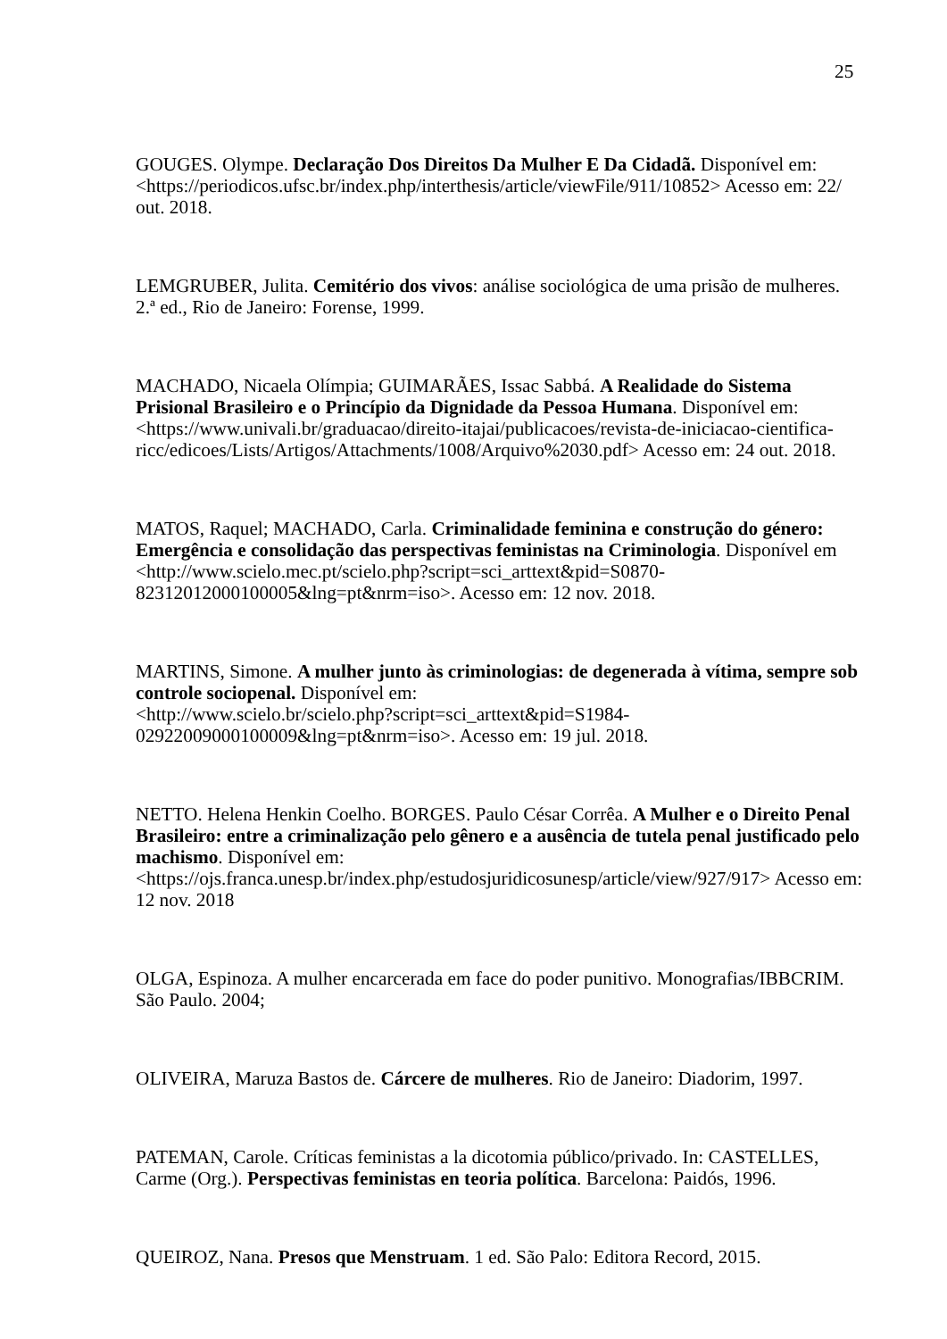25
GOUGES. Olympe. Declaração Dos Direitos Da Mulher E Da Cidadã. Disponível em: <https://periodicos.ufsc.br/index.php/interthesis/article/viewFile/911/10852> Acesso em: 22/ out. 2018.
LEMGRUBER, Julita. Cemitério dos vivos: análise sociológica de uma prisão de mulheres. 2.ª ed., Rio de Janeiro: Forense, 1999.
MACHADO, Nicaela Olímpia; GUIMARÃES, Issac Sabbá. A Realidade do Sistema Prisional Brasileiro e o Princípio da Dignidade da Pessoa Humana. Disponível em: <https://www.univali.br/graduacao/direito-itajai/publicacoes/revista-de-iniciacao-cientifica-ricc/edicoes/Lists/Artigos/Attachments/1008/Arquivo%2030.pdf> Acesso em: 24 out. 2018.
MATOS, Raquel; MACHADO, Carla. Criminalidade feminina e construção do género: Emergência e consolidação das perspectivas feministas na Criminologia. Disponível em <http://www.scielo.mec.pt/scielo.php?script=sci_arttext&pid=S0870-82312012000100005&lng=pt&nrm=iso>. Acesso em: 12 nov. 2018.
MARTINS, Simone. A mulher junto às criminologias: de degenerada à vítima, sempre sob controle sociopenal. Disponível em:
<http://www.scielo.br/scielo.php?script=sci_arttext&pid=S1984-02922009000100009&lng=pt&nrm=iso>. Acesso em: 19 jul. 2018.
NETTO. Helena Henkin Coelho. BORGES. Paulo César Corrêa. A Mulher e o Direito Penal Brasileiro: entre a criminalização pelo gênero e a ausência de tutela penal justificado pelo machismo. Disponível em:
<https://ojs.franca.unesp.br/index.php/estudosjuridicosunesp/article/view/927/917> Acesso em: 12 nov. 2018
OLGA, Espinoza. A mulher encarcerada em face do poder punitivo. Monografias/IBBCRIM. São Paulo. 2004;
OLIVEIRA, Maruza Bastos de. Cárcere de mulheres. Rio de Janeiro: Diadorim, 1997.
PATEMAN, Carole. Críticas feministas a la dicotomia público/privado. In: CASTELLES, Carme (Org.). Perspectivas feministas en teoria política. Barcelona: Paidós, 1996.
QUEIROZ, Nana. Presos que Menstruam. 1 ed. São Palo: Editora Record, 2015.